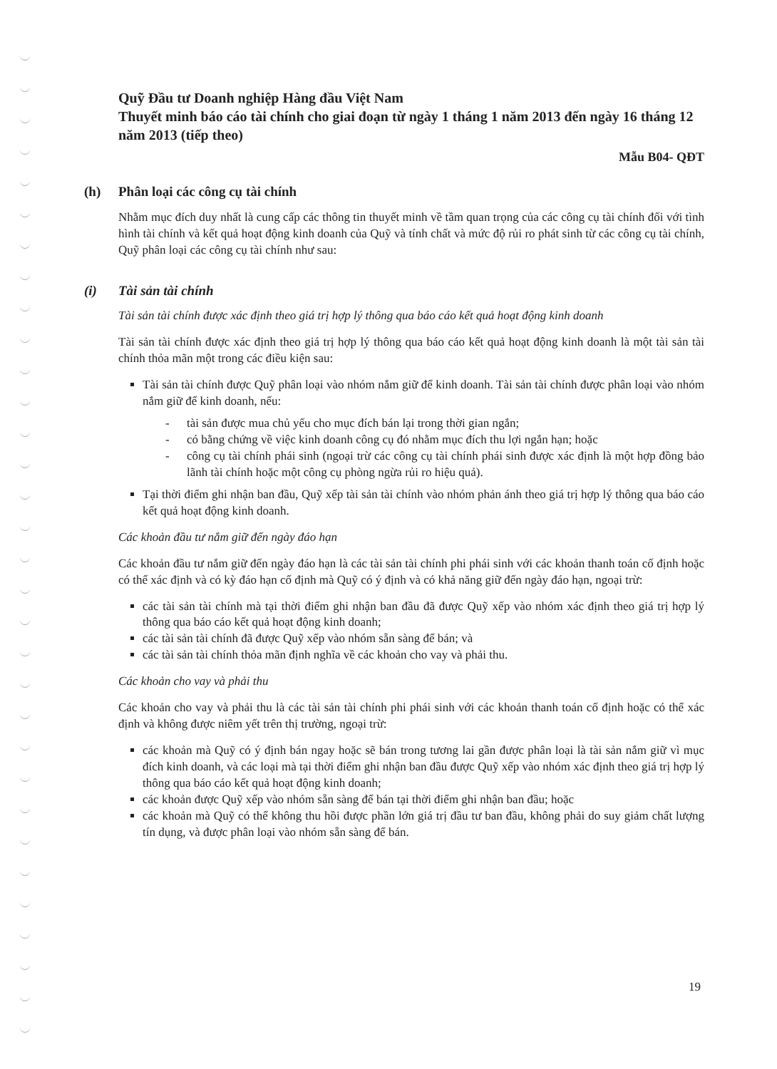Quỹ Đầu tư Doanh nghiệp Hàng đầu Việt Nam
Thuyết minh báo cáo tài chính cho giai đoạn từ ngày 1 tháng 1 năm 2013 đến ngày 16 tháng 12 năm 2013 (tiếp theo)
Mẫu B04- QĐT
(h) Phân loại các công cụ tài chính
Nhằm mục đích duy nhất là cung cấp các thông tin thuyết minh về tầm quan trọng của các công cụ tài chính đối với tình hình tài chính và kết quả hoạt động kinh doanh của Quỹ và tính chất và mức độ rủi ro phát sinh từ các công cụ tài chính, Quỹ phân loại các công cụ tài chính như sau:
(i) Tài sản tài chính
Tài sản tài chính được xác định theo giá trị hợp lý thông qua báo cáo kết quả hoạt động kinh doanh
Tài sản tài chính được xác định theo giá trị hợp lý thông qua báo cáo kết quả hoạt động kinh doanh là một tài sản tài chính thỏa mãn một trong các điều kiện sau:
Tài sản tài chính được Quỹ phân loại vào nhóm nắm giữ để kinh doanh. Tài sản tài chính được phân loại vào nhóm nắm giữ để kinh doanh, nếu:
- tài sản được mua chủ yếu cho mục đích bán lại trong thời gian ngắn;
- có bằng chứng về việc kinh doanh công cụ đó nhằm mục đích thu lợi ngắn hạn; hoặc
- công cụ tài chính phái sinh (ngoại trừ các công cụ tài chính phái sinh được xác định là một hợp đồng bảo lãnh tài chính hoặc một công cụ phòng ngừa rủi ro hiệu quả).
Tại thời điểm ghi nhận ban đầu, Quỹ xếp tài sản tài chính vào nhóm phản ánh theo giá trị hợp lý thông qua báo cáo kết quả hoạt động kinh doanh.
Các khoản đầu tư nắm giữ đến ngày đáo hạn
Các khoản đầu tư nắm giữ đến ngày đáo hạn là các tài sản tài chính phi phái sinh với các khoản thanh toán cố định hoặc có thể xác định và có kỳ đáo hạn cố định mà Quỹ có ý định và có khả năng giữ đến ngày đáo hạn, ngoại trừ:
các tài sản tài chính mà tại thời điểm ghi nhận ban đầu đã được Quỹ xếp vào nhóm xác định theo giá trị hợp lý thông qua báo cáo kết quả hoạt động kinh doanh;
các tài sản tài chính đã được Quỹ xếp vào nhóm sẵn sàng để bán; và
các tài sản tài chính thỏa mãn định nghĩa về các khoản cho vay và phải thu.
Các khoản cho vay và phải thu
Các khoản cho vay và phải thu là các tài sản tài chính phi phái sinh với các khoản thanh toán cố định hoặc có thể xác định và không được niêm yết trên thị trường, ngoại trừ:
các khoản mà Quỹ có ý định bán ngay hoặc sẽ bán trong tương lai gần được phân loại là tài sản nắm giữ vì mục đích kinh doanh, và các loại mà tại thời điểm ghi nhận ban đầu được Quỹ xếp vào nhóm xác định theo giá trị hợp lý thông qua báo cáo kết quả hoạt động kinh doanh;
các khoản được Quỹ xếp vào nhóm sẵn sàng để bán tại thời điểm ghi nhận ban đầu; hoặc
các khoản mà Quỹ có thể không thu hồi được phần lớn giá trị đầu tư ban đầu, không phải do suy giảm chất lượng tín dụng, và được phân loại vào nhóm sẵn sàng để bán.
19